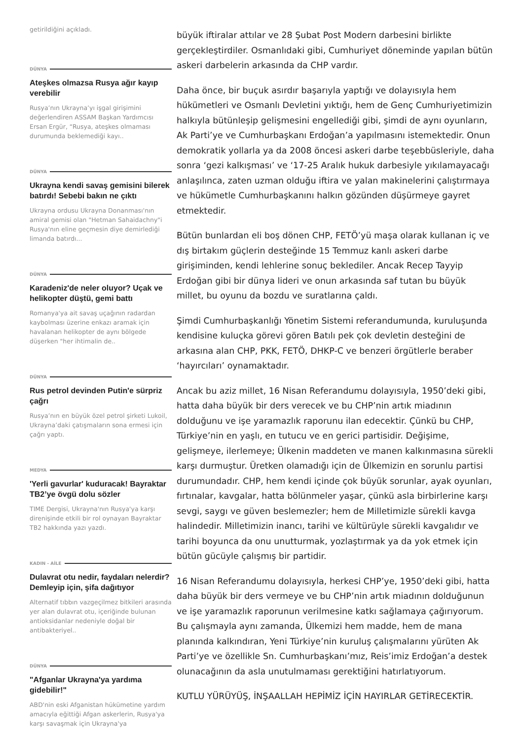getirildiğini açıkladı.
DÜNYA
Ateşkes olmazsa Rusya ağır kayıp verebilir
Rusya’nın Ukrayna’yı işgal girişimini değerlendiren ASSAM Başkan Yardımcısı Ersan Ergür, “Rusya, ateşkes olmaması durumunda beklemediği kayı..
DÜNYA
Ukrayna kendi savaş gemisini bilerek batırdı! Sebebi bakın ne çıktı
Ukrayna ordusu Ukrayna Donanması'nın amiral gemisi olan "Hetman Sahaidachny"i Rusya'nın eline geçmesin diye demirlediği limanda batırdı...
DÜNYA
Karadeniz'de neler oluyor? Uçak ve helikopter düştü, gemi battı
Romanya'ya ait savaş uçağının radardan kaybolması üzerine enkazı aramak için havalanan helikopter de aynı bölgede düşerken "her ihtimalin de..
DÜNYA
Rus petrol devinden Putin'e sürpriz çağrı
Rusya’nın en büyük özel petrol şirketi Lukoil, Ukrayna’daki çatışmaların sona ermesi için çağrı yaptı.
MEDYA
'Yerli gavurlar' kuduracak! Bayraktar TB2’ye övgü dolu sözler
TIME Dergisi, Ukrayna'nın Rusya'ya karşı direnişinde etkili bir rol oynayan Bayraktar TB2 hakkında yazı yazdı.
KADIN - AİLE
Dulavrat otu nedir, faydaları nelerdir? Demleyip için, şifa dağıtıyor
Alternatif tıbbın vazgeçilmez bitkileri arasında yer alan dulavrat otu, içeriğinde bulunan antioksidanlar nedeniyle doğal bir antibakteriyel..
DÜNYA
"Afganlar Ukrayna'ya yardıma gidebilir!"
ABD'nin eski Afganistan hükümetine yardım amacıyla eğittiği Afgan askerlerin, Rusya'ya karşı savaşmak için Ukrayna'ya
büyük iftiralar attılar ve 28 Şubat Post Modern darbesini birlikte gerçekleştirdiler. Osmanlıdaki gibi, Cumhuriyet döneminde yapılan bütün askeri darbelerin arkasında da CHP vardır.
Daha önce, bir buçuk asırdır başarıyla yaptığı ve dolayısıyla hem hükümetleri ve Osmanlı Devletini yıktığı, hem de Genç Cumhuriyetimizin halkıyla bütünleşip gelişmesini engellediği gibi, şimdi de aynı oyunların, Ak Parti’ye ve Cumhurbaşkanı Erdoğan’a yapılmasını istemektedir. Onun demokratik yollarla ya da 2008 öncesi askeri darbe teşebbüsleriyle, daha sonra ‘gezi kalkışması’ ve ‘17-25 Aralık hukuk darbesiyle yıkılamayacağı anlaşılınca, zaten uzman olduğu iftira ve yalan makinelerini çalıştırmaya ve hükümetle Cumhurbaşkanını halkın gözünden düşürmeye gayret etmektedir.
Bütün bunlardan eli boş dönen CHP, FETÖ’yü maşa olarak kullanan iç ve dış birtakım güçlerin desteğinde 15 Temmuz kanlı askeri darbe girişiminden, kendi lehlerine sonuç beklediler. Ancak Recep Tayyip Erdoğan gibi bir dünya lideri ve onun arkasında saf tutan bu büyük millet, bu oyunu da bozdu ve suratlarına çaldı.
Şimdi Cumhurbaşkanlığı Yönetim Sistemi referandumunda, kuruluşunda kendisine kuluçka görevi gören Batılı pek çok devletin desteğini de arkasına alan CHP, PKK, FETÖ, DHKP-C ve benzeri örgütlerle beraber ‘hayırcıları’ oynamaktadır.
Ancak bu aziz millet, 16 Nisan Referandumu dolayısıyla, 1950’deki gibi, hatta daha büyük bir ders verecek ve bu CHP’nin artık miadının dolduğunu ve işe yaramazlık raporunu ilan edecektir. Çünkü bu CHP, Türkiye’nin en yaşlı, en tutucu ve en gerici partisidir. Değişime, gelişmeye, ilerlemeye; Ülkenin maddeten ve manen kalkınmasına sürekli karşı durmuştur. Üretken olamadığı için de Ülkemizin en sorunlu partisi durumundadır. CHP, hem kendi içinde çok büyük sorunlar, ayak oyunları, fırtınalar, kavgalar, hatta bölünmeler yaşar, çünkü asla birbirlerine karşı sevgi, saygı ve güven beslemezler; hem de Milletimizle sürekli kavga halindedir. Milletimizin inancı, tarihi ve kültürüyle sürekli kavgalıdır ve tarihi boyunca da onu unutturmak, yozlaştırmak ya da yok etmek için bütün gücüyle çalışmış bir partidir.
16 Nisan Referandumu dolayısıyla, herkesi CHP’ye, 1950’deki gibi, hatta daha büyük bir ders vermeye ve bu CHP’nin artık miadının dolduğunun ve işe yaramazlık raporunun verilmesine katkı sağlamaya çağırıyorum. Bu çalışmayla aynı zamanda, Ülkemizi hem madde, hem de mana planında kalkındıran, Yeni Türkiye’nin kuruluş çalışmalarını yürüten Ak Parti’ye ve özellikle Sn. Cumhurbaşkanı’mız, Reis’imiz Erdoğan’a destek olunacağının da asla unutulmaması gerektiğini hatırlatıyorum.
KUTLU YÜRÜYÜŞ, İNŞAALLAH HEPİMİZ İÇİN HAYIRLAR GETİRECEKTİR.